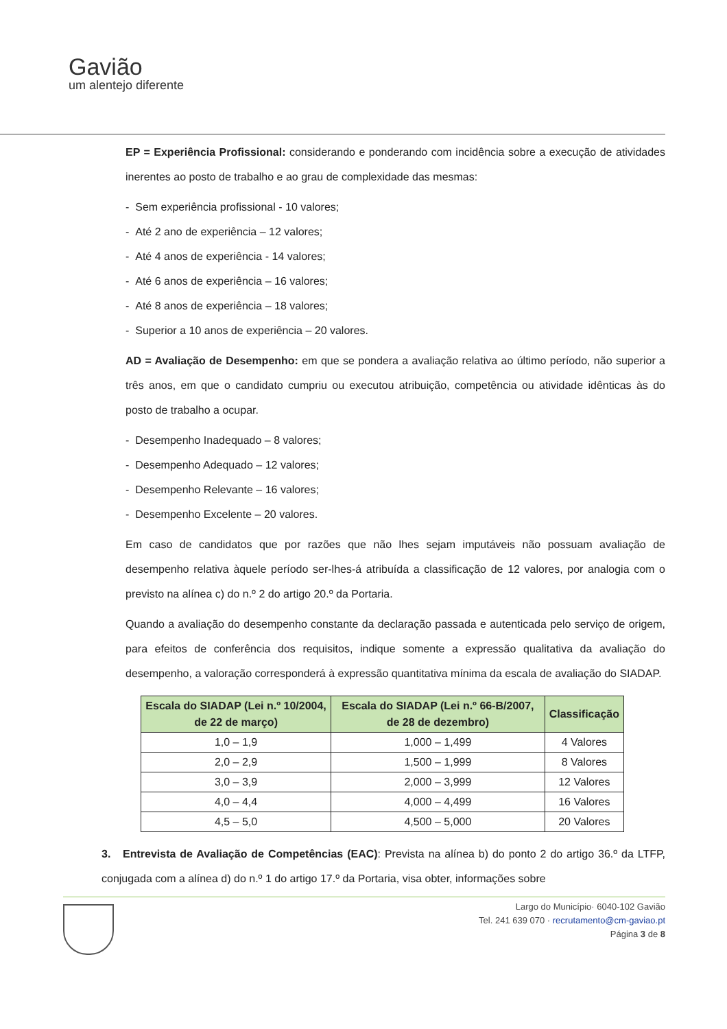Gavião
um alentejo diferente
EP = Experiência Profissional: considerando e ponderando com incidência sobre a execução de atividades inerentes ao posto de trabalho e ao grau de complexidade das mesmas:
- Sem experiência profissional - 10 valores;
- Até 2 ano de experiência – 12 valores;
- Até 4 anos de experiência - 14 valores;
- Até 6 anos de experiência – 16 valores;
- Até 8 anos de experiência – 18 valores;
- Superior a 10 anos de experiência – 20 valores.
AD = Avaliação de Desempenho: em que se pondera a avaliação relativa ao último período, não superior a três anos, em que o candidato cumpriu ou executou atribuição, competência ou atividade idênticas às do posto de trabalho a ocupar.
- Desempenho Inadequado – 8 valores;
- Desempenho Adequado – 12 valores;
- Desempenho Relevante – 16 valores;
- Desempenho Excelente – 20 valores.
Em caso de candidatos que por razões que não lhes sejam imputáveis não possuam avaliação de desempenho relativa àquele período ser-lhes-á atribuída a classificação de 12 valores, por analogia com o previsto na alínea c) do n.º 2 do artigo 20.º da Portaria.
Quando a avaliação do desempenho constante da declaração passada e autenticada pelo serviço de origem, para efeitos de conferência dos requisitos, indique somente a expressão qualitativa da avaliação do desempenho, a valoração corresponderá à expressão quantitativa mínima da escala de avaliação do SIADAP.
| Escala do SIADAP (Lei n.º 10/2004, de 22 de março) | Escala do SIADAP (Lei n.º 66-B/2007, de 28 de dezembro) | Classificação |
| --- | --- | --- |
| 1,0 – 1,9 | 1,000 – 1,499 | 4 Valores |
| 2,0 – 2,9 | 1,500 – 1,999 | 8 Valores |
| 3,0 – 3,9 | 2,000 – 3,999 | 12 Valores |
| 4,0 – 4,4 | 4,000 – 4,499 | 16 Valores |
| 4,5 – 5,0 | 4,500 – 5,000 | 20 Valores |
3. Entrevista de Avaliação de Competências (EAC): Prevista na alínea b) do ponto 2 do artigo 36.º da LTFP, conjugada com a alínea d) do n.º 1 do artigo 17.º da Portaria, visa obter, informações sobre
Largo do Município· 6040-102 Gavião
Tel. 241 639 070 · recrutamento@cm-gaviao.pt
Página 3 de 8